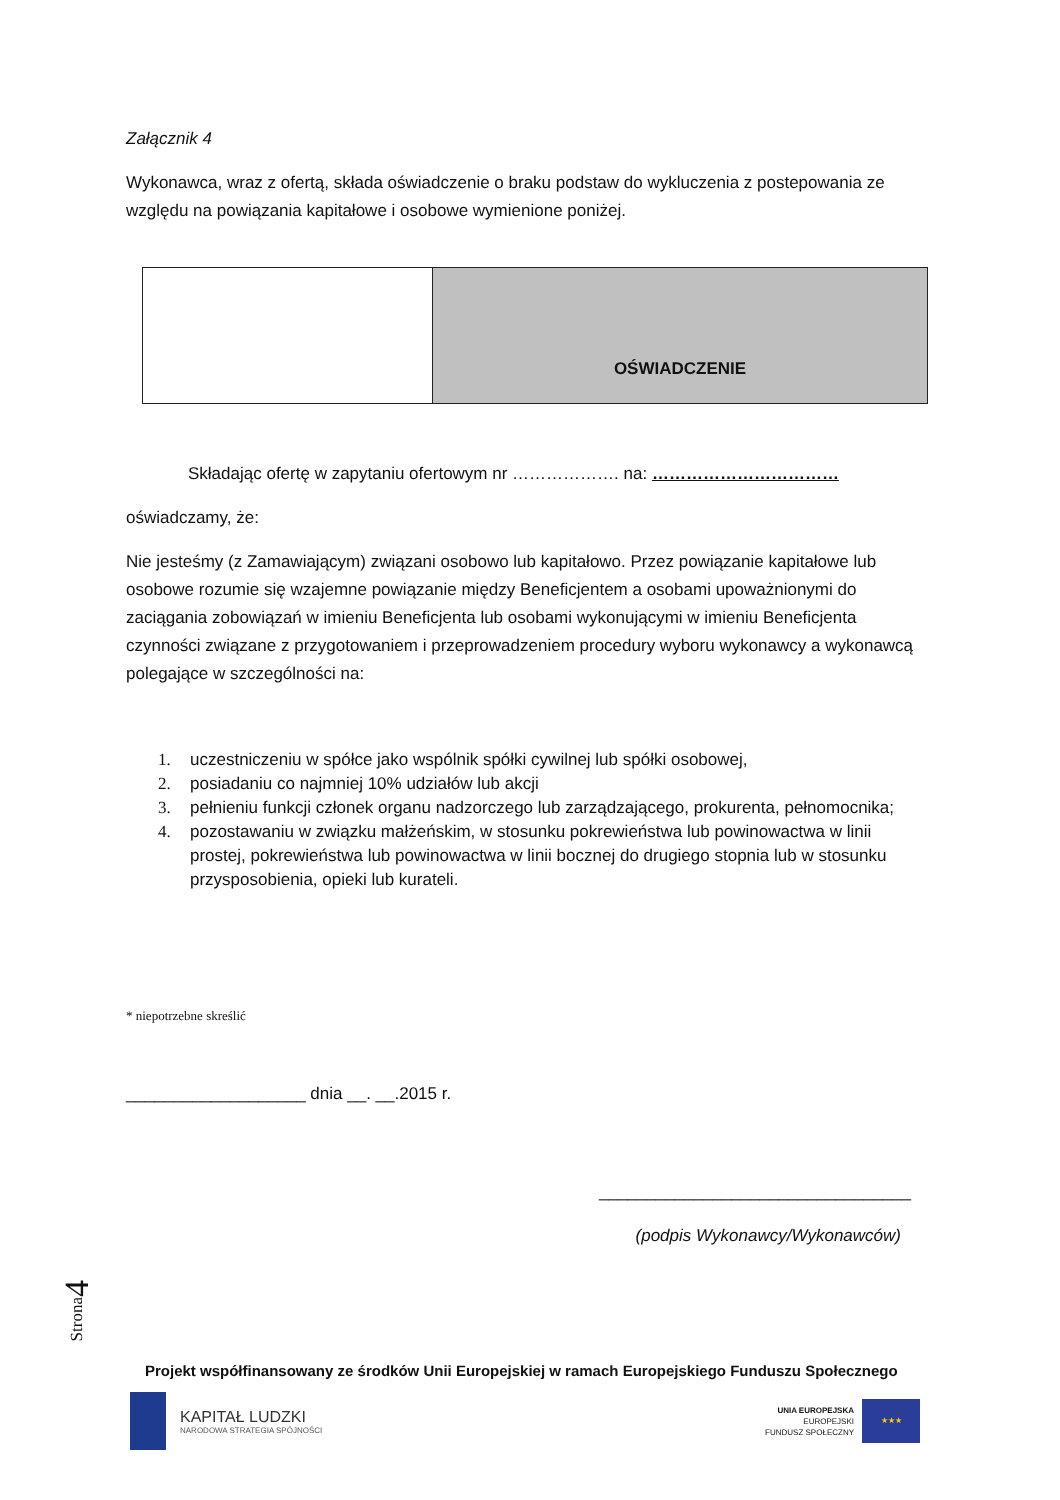Załącznik 4
Wykonawca, wraz z ofertą, składa oświadczenie o braku podstaw do wykluczenia z postepowania ze względu na powiązania kapitałowe i osobowe wymienione poniżej.
| | OŚWIADCZENIE |
Składając ofertę w zapytaniu ofertowym nr ………………. na: ……………………………
oświadczamy, że:
Nie jesteśmy (z Zamawiającym) związani osobowo lub kapitałowo. Przez powiązanie kapitałowe lub osobowe rozumie się wzajemne powiązanie między Beneficjentem a osobami upoważnionymi do zaciągania zobowiązań w imieniu Beneficjenta lub osobami wykonującymi w imieniu Beneficjenta czynności związane z przygotowaniem i przeprowadzeniem procedury wyboru wykonawcy a wykonawcą polegające w szczególności na:
1. uczestniczeniu w spółce jako wspólnik spółki cywilnej lub spółki osobowej,
2. posiadaniu co najmniej 10% udziałów lub akcji
3. pełnieniu funkcji członek organu nadzorczego lub zarządzającego, prokurenta, pełnomocnika;
4. pozostawaniu w związku małżeńskim, w stosunku pokrewieństwa lub powinowactwa w linii prostej, pokrewieństwa lub powinowactwa w linii bocznej do drugiego stopnia lub w stosunku przysposobienia, opieki lub kurateli.
* niepotrzebne skreślić
___________________ dnia __. __.2015 r.
_________________________________
(podpis Wykonawcy/Wykonawców)
Strona4
Projekt współfinansowany ze środków Unii Europejskiej w ramach Europejskiego Funduszu Społecznego
KAPITAŁ LUDZKI
NARODOWA STRATEGIA SPÓJNOŚCI
UNIA EUROPEJSKA
EUROPEJSKI
FUNDUSZ SPOŁECZNY
★★★